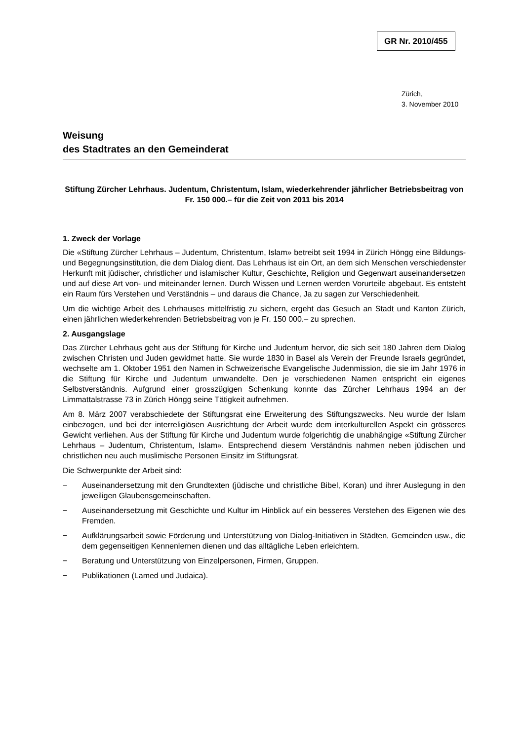GR Nr. 2010/455
Zürich,
3. November 2010
Weisung
des Stadtrates an den Gemeinderat
Stiftung Zürcher Lehrhaus. Judentum, Christentum, Islam, wiederkehrender jährlicher Betriebsbeitrag von Fr. 150 000.– für die Zeit von 2011 bis 2014
1. Zweck der Vorlage
Die «Stiftung Zürcher Lehrhaus – Judentum, Christentum, Islam» betreibt seit 1994 in Zürich Höngg eine Bildungs- und Begegnungsinstitution, die dem Dialog dient. Das Lehrhaus ist ein Ort, an dem sich Menschen verschiedenster Herkunft mit jüdischer, christlicher und islamischer Kultur, Geschichte, Religion und Gegenwart auseinandersetzen und auf diese Art von- und miteinander lernen. Durch Wissen und Lernen werden Vorurteile abgebaut. Es entsteht ein Raum fürs Verstehen und Verständnis – und daraus die Chance, Ja zu sagen zur Verschiedenheit.
Um die wichtige Arbeit des Lehrhauses mittelfristig zu sichern, ergeht das Gesuch an Stadt und Kanton Zürich, einen jährlichen wiederkehrenden Betriebsbeitrag von je Fr. 150 000.– zu sprechen.
2. Ausgangslage
Das Zürcher Lehrhaus geht aus der Stiftung für Kirche und Judentum hervor, die sich seit 180 Jahren dem Dialog zwischen Christen und Juden gewidmet hatte. Sie wurde 1830 in Basel als Verein der Freunde Israels gegründet, wechselte am 1. Oktober 1951 den Namen in Schweizerische Evangelische Judenmission, die sie im Jahr 1976 in die Stiftung für Kirche und Judentum umwandelte. Den je verschiedenen Namen entspricht ein eigenes Selbstverständnis. Aufgrund einer grosszügigen Schenkung konnte das Zürcher Lehrhaus 1994 an der Limmattalstrasse 73 in Zürich Höngg seine Tätigkeit aufnehmen.
Am 8. März 2007 verabschiedete der Stiftungsrat eine Erweiterung des Stiftungszwecks. Neu wurde der Islam einbezogen, und bei der interreligiösen Ausrichtung der Arbeit wurde dem interkulturellen Aspekt ein grösseres Gewicht verliehen. Aus der Stiftung für Kirche und Judentum wurde folgerichtig die unabhängige «Stiftung Zürcher Lehrhaus – Judentum, Christentum, Islam». Entsprechend diesem Verständnis nahmen neben jüdischen und christlichen neu auch muslimische Personen Einsitz im Stiftungsrat.
Die Schwerpunkte der Arbeit sind:
− Auseinandersetzung mit den Grundtexten (jüdische und christliche Bibel, Koran) und ihrer Auslegung in den jeweiligen Glaubensgemeinschaften.
− Auseinandersetzung mit Geschichte und Kultur im Hinblick auf ein besseres Verstehen des Eigenen wie des Fremden.
− Aufklärungsarbeit sowie Förderung und Unterstützung von Dialog-Initiativen in Städten, Gemeinden usw., die dem gegenseitigen Kennenlernen dienen und das alltägliche Leben erleichtern.
− Beratung und Unterstützung von Einzelpersonen, Firmen, Gruppen.
− Publikationen (Lamed und Judaica).